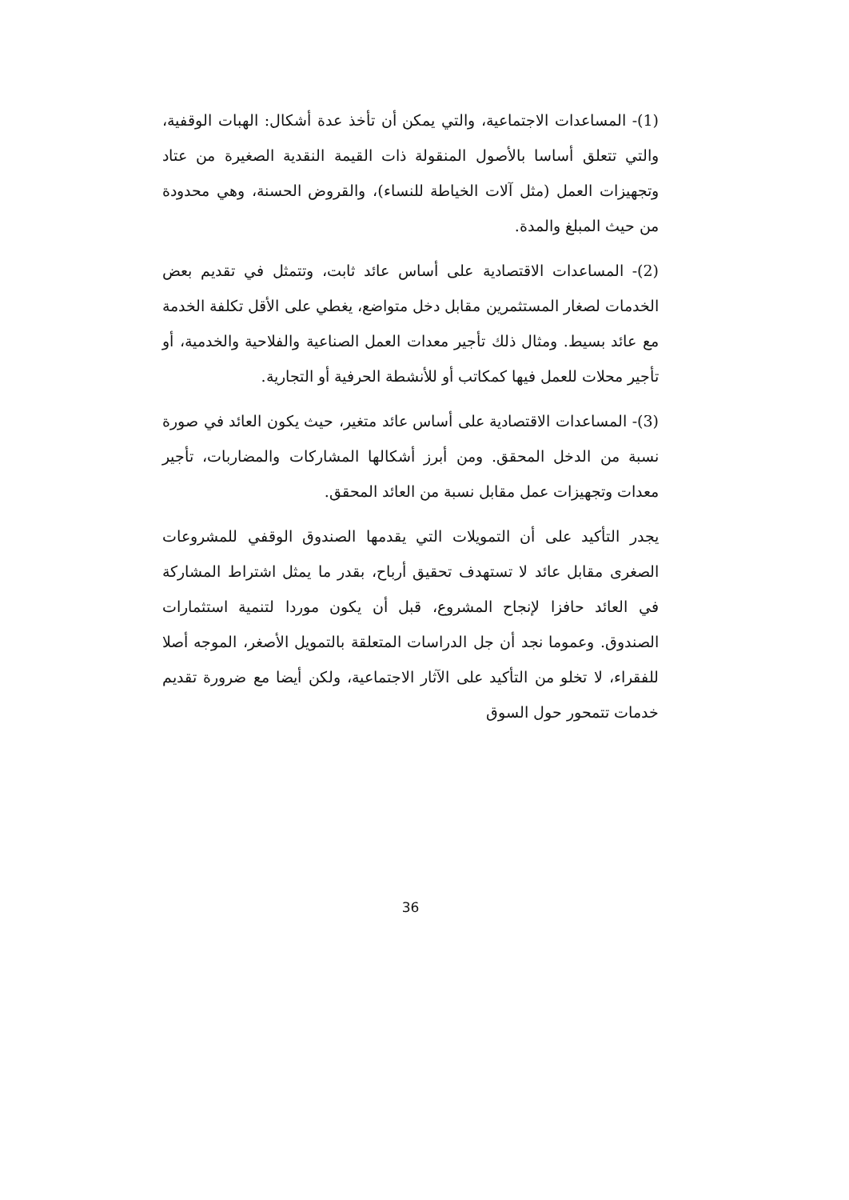(1)- المساعدات الاجتماعية، والتي يمكن أن تأخذ عدة أشكال: الهبات الوقفية، والتي تتعلق أساسا بالأصول المنقولة ذات القيمة النقدية الصغيرة من عتاد وتجهيزات العمل (مثل آلات الخياطة للنساء)، والقروض الحسنة، وهي محدودة من حيث المبلغ والمدة.
(2)- المساعدات الاقتصادية على أساس عائد ثابت، وتتمثل في تقديم بعض الخدمات لصغار المستثمرين مقابل دخل متواضع، يغطي على الأقل تكلفة الخدمة مع عائد بسيط. ومثال ذلك تأجير معدات العمل الصناعية والفلاحية والخدمية، أو تأجير محلات للعمل فيها كمكاتب أو للأنشطة الحرفية أو التجارية.
(3)- المساعدات الاقتصادية على أساس عائد متغير، حيث يكون العائد في صورة نسبة من الدخل المحقق. ومن أبرز أشكالها المشاركات والمضاربات، تأجير معدات وتجهيزات عمل مقابل نسبة من العائد المحقق.
يجدر التأكيد على أن التمويلات التي يقدمها الصندوق الوقفي للمشروعات الصغرى مقابل عائد لا تستهدف تحقيق أرباح، بقدر ما يمثل اشتراط المشاركة في العائد حافزا لإنجاح المشروع، قبل أن يكون موردا لتنمية استثمارات الصندوق. وعموما نجد أن جل الدراسات المتعلقة بالتمويل الأصغر، الموجه أصلا للفقراء، لا تخلو من التأكيد على الآثار الاجتماعية، ولكن أيضا مع ضرورة تقديم خدمات تتمحور حول السوق
36